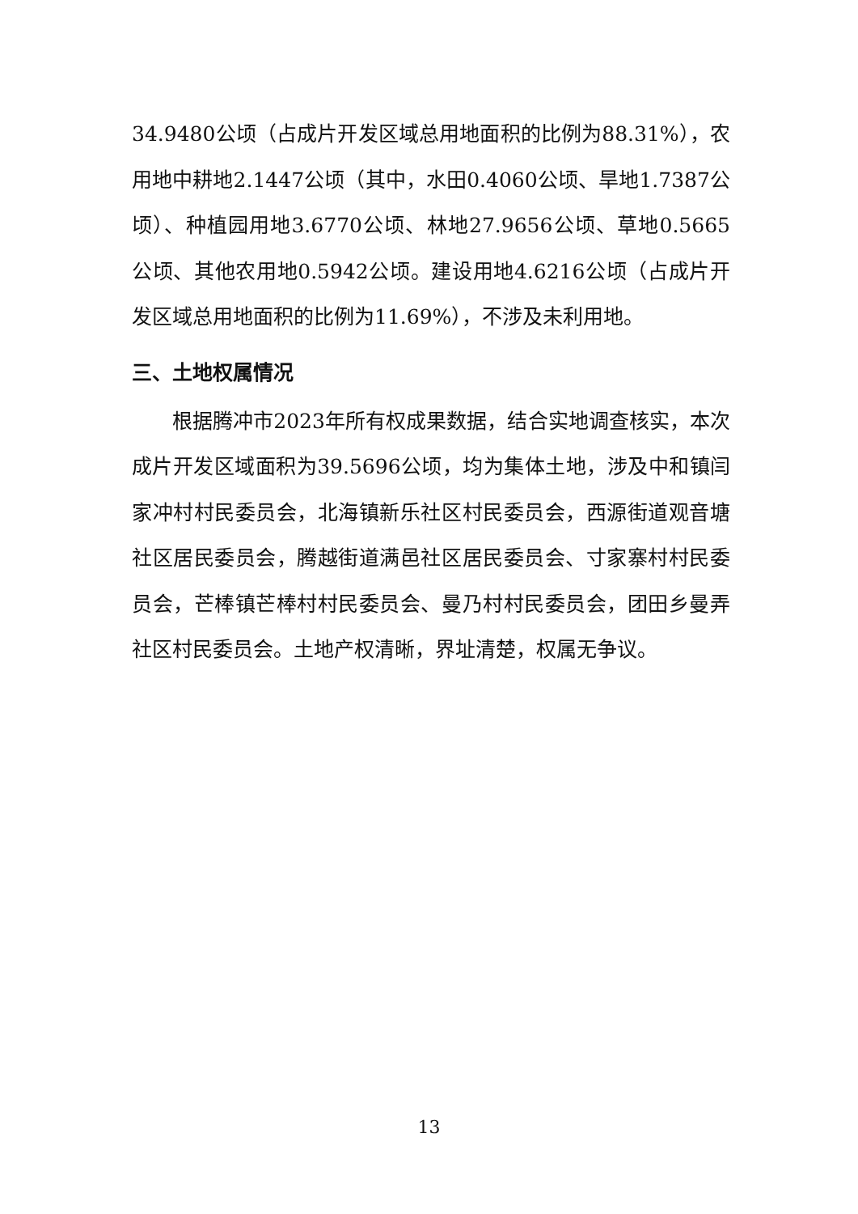34.9480公顷（占成片开发区域总用地面积的比例为88.31%），农用地中耕地2.1447公顷（其中，水田0.4060公顷、旱地1.7387公顷）、种植园用地3.6770公顷、林地27.9656公顷、草地0.5665公顷、其他农用地0.5942公顷。建设用地4.6216公顷（占成片开发区域总用地面积的比例为11.69%），不涉及未利用地。
三、土地权属情况
根据腾冲市2023年所有权成果数据，结合实地调查核实，本次成片开发区域面积为39.5696公顷，均为集体土地，涉及中和镇闫家冲村村民委员会，北海镇新乐社区村民委员会，西源街道观音塘社区居民委员会，腾越街道满邑社区居民委员会、寸家寨村村民委员会，芒棒镇芒棒村村民委员会、曼乃村村民委员会，团田乡曼弄社区村民委员会。土地产权清晰，界址清楚，权属无争议。
13